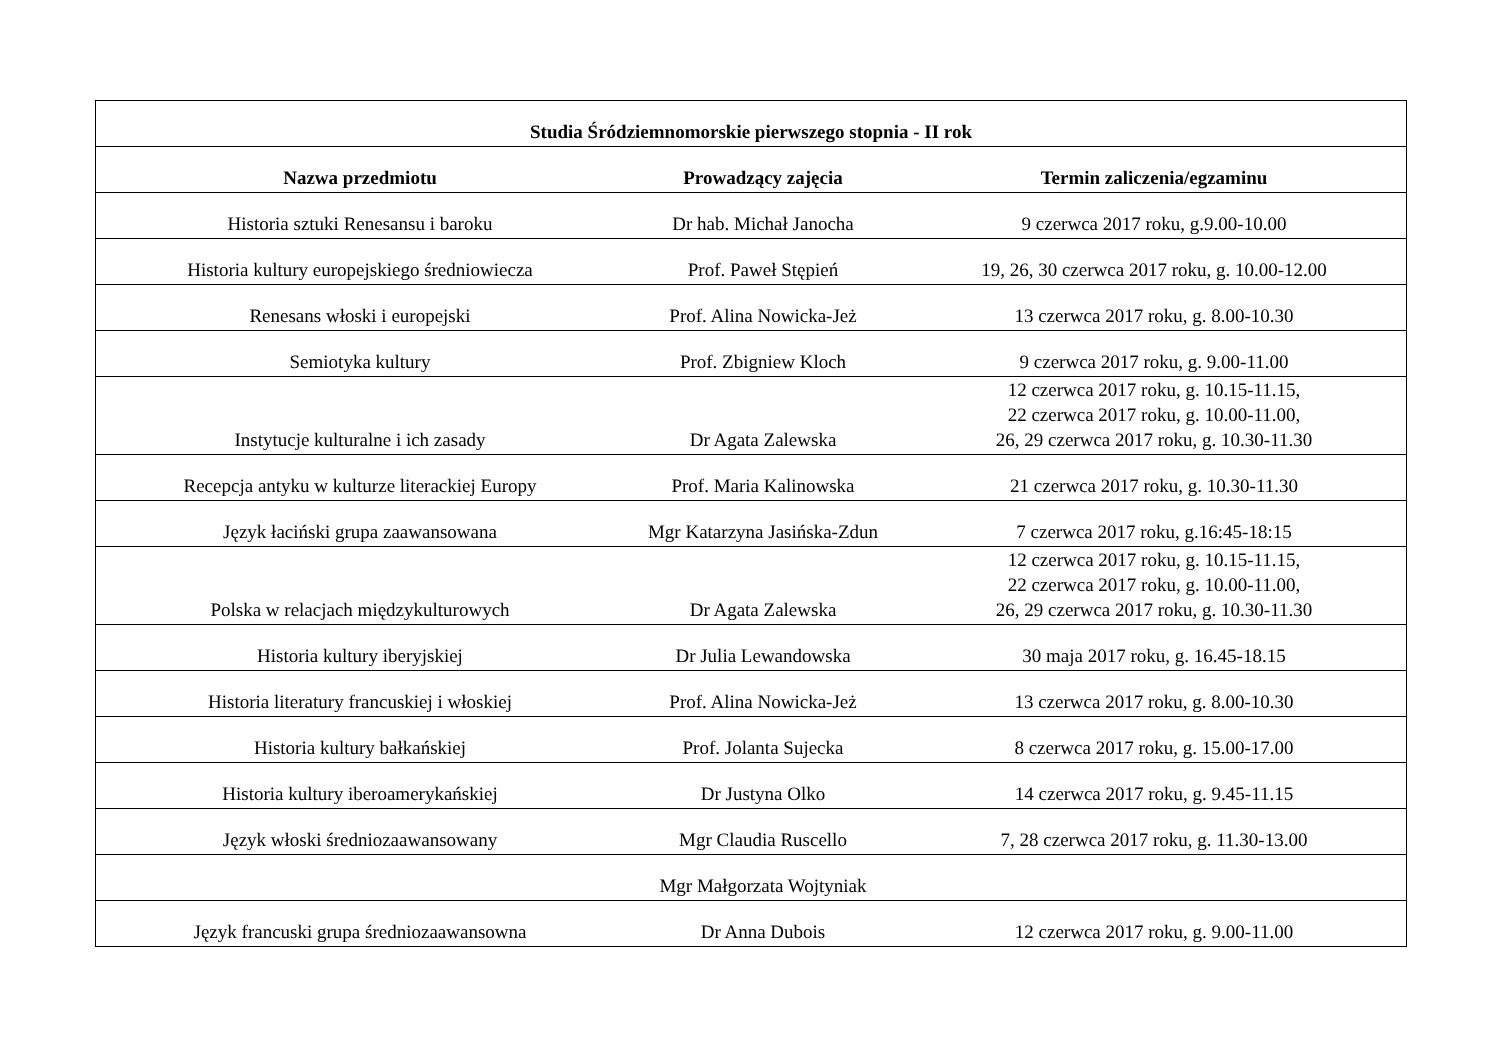| Studia Śródziemnomorskie pierwszego stopnia - II rok | | |
| --- | --- | --- |
| Nazwa przedmiotu | Prowadzący zajęcia | Termin zaliczenia/egzaminu |
| Historia sztuki Renesansu i baroku | Dr hab. Michał Janocha | 9 czerwca 2017 roku, g.9.00-10.00 |
| Historia kultury europejskiego średniowiecza | Prof. Paweł Stępień | 19, 26, 30 czerwca 2017 roku, g. 10.00-12.00 |
| Renesans włoski i europejski | Prof. Alina Nowicka-Jeż | 13 czerwca 2017 roku, g. 8.00-10.30 |
| Semiotyka kultury | Prof. Zbigniew Kloch | 9 czerwca 2017 roku, g. 9.00-11.00 |
| Instytucje kulturalne i ich zasady | Dr Agata Zalewska | 12 czerwca 2017 roku, g. 10.15-11.15, 22 czerwca 2017 roku, g. 10.00-11.00, 26, 29 czerwca 2017 roku, g. 10.30-11.30 |
| Recepcja antyku w kulturze literackiej Europy | Prof. Maria Kalinowska | 21 czerwca 2017 roku, g. 10.30-11.30 |
| Język łaciński grupa zaawansowana | Mgr Katarzyna Jasińska-Zdun | 7 czerwca 2017 roku, g.16:45-18:15 |
| Polska w relacjach międzykulturowych | Dr Agata Zalewska | 12 czerwca 2017 roku, g. 10.15-11.15, 22 czerwca 2017 roku, g. 10.00-11.00, 26, 29 czerwca 2017 roku, g. 10.30-11.30 |
| Historia kultury iberyjskiej | Dr Julia Lewandowska | 30 maja 2017 roku, g. 16.45-18.15 |
| Historia literatury francuskiej i włoskiej | Prof. Alina Nowicka-Jeż | 13 czerwca 2017 roku, g. 8.00-10.30 |
| Historia kultury bałkańskiej | Prof. Jolanta Sujecka | 8 czerwca 2017 roku, g. 15.00-17.00 |
| Historia kultury iberoamerykańskiej | Dr Justyna Olko | 14 czerwca 2017 roku, g. 9.45-11.15 |
| Język włoski średniozaawansowany | Mgr Claudia Ruscello | 7, 28 czerwca 2017 roku, g. 11.30-13.00 |
| | Mgr Małgorzata Wojtyniak | |
| Język francuski grupa średniozaawansowna | Dr Anna Dubois | 12 czerwca 2017 roku, g. 9.00-11.00 |